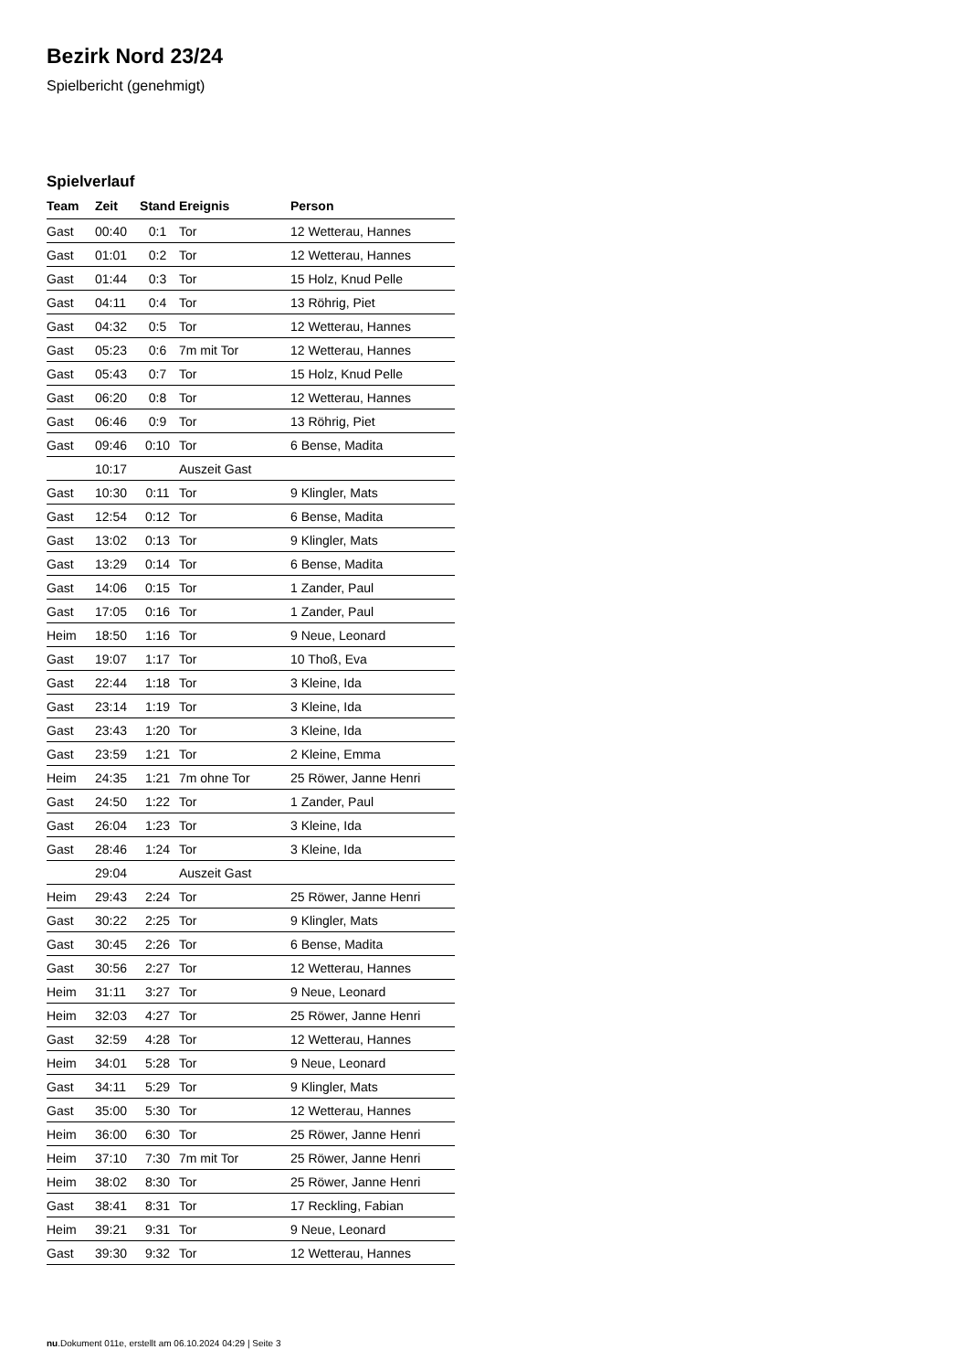Bezirk Nord 23/24
Spielbericht (genehmigt)
Spielverlauf
| Team | Zeit | Stand | Ereignis | Person |
| --- | --- | --- | --- | --- |
| Gast | 00:40 | 0:1 | Tor | 12 Wetterau, Hannes |
| Gast | 01:01 | 0:2 | Tor | 12 Wetterau, Hannes |
| Gast | 01:44 | 0:3 | Tor | 15 Holz, Knud Pelle |
| Gast | 04:11 | 0:4 | Tor | 13 Röhrig, Piet |
| Gast | 04:32 | 0:5 | Tor | 12 Wetterau, Hannes |
| Gast | 05:23 | 0:6 | 7m mit Tor | 12 Wetterau, Hannes |
| Gast | 05:43 | 0:7 | Tor | 15 Holz, Knud Pelle |
| Gast | 06:20 | 0:8 | Tor | 12 Wetterau, Hannes |
| Gast | 06:46 | 0:9 | Tor | 13 Röhrig, Piet |
| Gast | 09:46 | 0:10 | Tor | 6 Bense, Madita |
| | 10:17 | | Auszeit Gast | |
| Gast | 10:30 | 0:11 | Tor | 9 Klingler, Mats |
| Gast | 12:54 | 0:12 | Tor | 6 Bense, Madita |
| Gast | 13:02 | 0:13 | Tor | 9 Klingler, Mats |
| Gast | 13:29 | 0:14 | Tor | 6 Bense, Madita |
| Gast | 14:06 | 0:15 | Tor | 1 Zander, Paul |
| Gast | 17:05 | 0:16 | Tor | 1 Zander, Paul |
| Heim | 18:50 | 1:16 | Tor | 9 Neue, Leonard |
| Gast | 19:07 | 1:17 | Tor | 10 Thoß, Eva |
| Gast | 22:44 | 1:18 | Tor | 3 Kleine, Ida |
| Gast | 23:14 | 1:19 | Tor | 3 Kleine, Ida |
| Gast | 23:43 | 1:20 | Tor | 3 Kleine, Ida |
| Gast | 23:59 | 1:21 | Tor | 2 Kleine, Emma |
| Heim | 24:35 | 1:21 | 7m ohne Tor | 25 Röwer, Janne Henri |
| Gast | 24:50 | 1:22 | Tor | 1 Zander, Paul |
| Gast | 26:04 | 1:23 | Tor | 3 Kleine, Ida |
| Gast | 28:46 | 1:24 | Tor | 3 Kleine, Ida |
| | 29:04 | | Auszeit Gast | |
| Heim | 29:43 | 2:24 | Tor | 25 Röwer, Janne Henri |
| Gast | 30:22 | 2:25 | Tor | 9 Klingler, Mats |
| Gast | 30:45 | 2:26 | Tor | 6 Bense, Madita |
| Gast | 30:56 | 2:27 | Tor | 12 Wetterau, Hannes |
| Heim | 31:11 | 3:27 | Tor | 9 Neue, Leonard |
| Heim | 32:03 | 4:27 | Tor | 25 Röwer, Janne Henri |
| Gast | 32:59 | 4:28 | Tor | 12 Wetterau, Hannes |
| Heim | 34:01 | 5:28 | Tor | 9 Neue, Leonard |
| Gast | 34:11 | 5:29 | Tor | 9 Klingler, Mats |
| Gast | 35:00 | 5:30 | Tor | 12 Wetterau, Hannes |
| Heim | 36:00 | 6:30 | Tor | 25 Röwer, Janne Henri |
| Heim | 37:10 | 7:30 | 7m mit Tor | 25 Röwer, Janne Henri |
| Heim | 38:02 | 8:30 | Tor | 25 Röwer, Janne Henri |
| Gast | 38:41 | 8:31 | Tor | 17 Reckling, Fabian |
| Heim | 39:21 | 9:31 | Tor | 9 Neue, Leonard |
| Gast | 39:30 | 9:32 | Tor | 12 Wetterau, Hannes |
nu.Dokument 011e, erstellt am 06.10.2024 04:29 | Seite 3